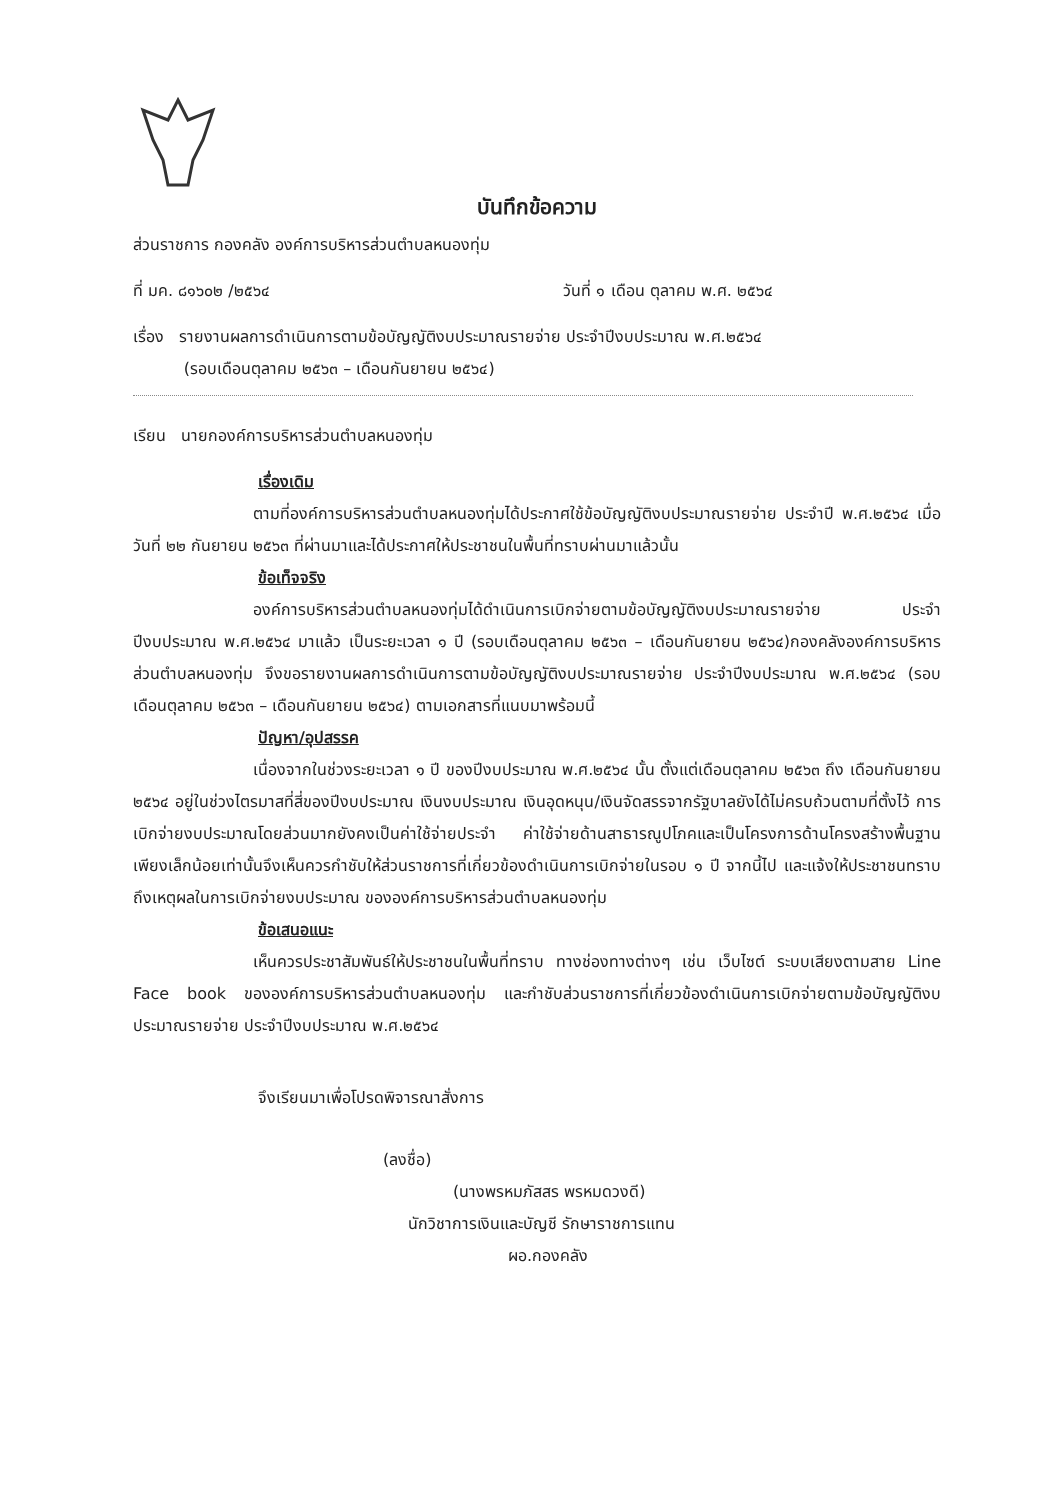บันทึกข้อความ
ส่วนราชการ กองคลัง องค์การบริหารส่วนตำบลหนองทุ่ม
ที่ มค. ๘๑๖๐๒ /๒๕๖๔ วันที่ ๑ เดือน ตุลาคม พ.ศ. ๒๕๖๔
เรื่อง รายงานผลการดำเนินการตามข้อบัญญัติงบประมาณรายจ่าย ประจำปีงบประมาณ พ.ศ.๒๕๖๔
(รอบเดือนตุลาคม ๒๕๖๓ – เดือนกันยายน ๒๕๖๔)
เรียน นายกองค์การบริหารส่วนตำบลหนองทุ่ม
เรื่องเดิม
ตามที่องค์การบริหารส่วนตำบลหนองทุ่มได้ประกาศใช้ข้อบัญญัติงบประมาณรายจ่าย ประจำปี พ.ศ.๒๕๖๔ เมื่อวันที่ ๒๒ กันยายน ๒๕๖๓ ที่ผ่านมาและได้ประกาศให้ประชาชนในพื้นที่ทราบผ่านมาแล้วนั้น
ข้อเท็จจริง
องค์การบริหารส่วนตำบลหนองทุ่มได้ดำเนินการเบิกจ่ายตามข้อบัญญัติงบประมาณรายจ่าย ประจำปีงบประมาณ พ.ศ.๒๕๖๔ มาแล้ว เป็นระยะเวลา ๑ ปี (รอบเดือนตุลาคม ๒๕๖๓ – เดือนกันยายน ๒๕๖๔)กองคลังองค์การบริหารส่วนตำบลหนองทุ่ม จึงขอรายงานผลการดำเนินการตามข้อบัญญัติงบประมาณรายจ่าย ประจำปีงบประมาณ พ.ศ.๒๕๖๔ (รอบเดือนตุลาคม ๒๕๖๓ – เดือนกันยายน ๒๕๖๔) ตามเอกสารที่แนบมาพร้อมนี้
ปัญหา/อุปสรรค
เนื่องจากในช่วงระยะเวลา ๑ ปี ของปีงบประมาณ พ.ศ.๒๕๖๔ นั้น ตั้งแต่เดือนตุลาคม ๒๕๖๓ ถึง เดือนกันยายน ๒๕๖๔ อยู่ในช่วงไตรมาสที่สี่ของปีงบประมาณ เงินงบประมาณ เงินอุดหนุน/เงินจัดสรรจากรัฐบาลยังได้ไม่ครบถ้วนตามที่ตั้งไว้ การเบิกจ่ายงบประมาณโดยส่วนมากยังคงเป็นค่าใช้จ่ายประจำ ค่าใช้จ่ายด้านสาธารณูปโภคและเป็นโครงการด้านโครงสร้างพื้นฐานเพียงเล็กน้อยเท่านั้นจึงเห็นควรกำชับให้ส่วนราชการที่เกี่ยวข้องดำเนินการเบิกจ่ายในรอบ ๑ ปี จากนี้ไป และแจ้งให้ประชาชนทราบถึงเหตุผลในการเบิกจ่ายงบประมาณ ขององค์การบริหารส่วนตำบลหนองทุ่ม
ข้อเสนอแนะ
เห็นควรประชาสัมพันธ์ให้ประชาชนในพื้นที่ทราบ ทางช่องทางต่างๆ เช่น เว็บไซต์ ระบบเสียงตามสาย Line Face book ขององค์การบริหารส่วนตำบลหนองทุ่ม และกำชับส่วนราชการที่เกี่ยวข้องดำเนินการเบิกจ่ายตามข้อบัญญัติงบประมาณรายจ่าย ประจำปีงบประมาณ พ.ศ.๒๕๖๔
จึงเรียนมาเพื่อโปรดพิจารณาสั่งการ
(ลงชื่อ)
(นางพรหมภัสสร พรหมดวงดี)
นักวิชาการเงินและบัญชี รักษาราชการแทน
ผอ.กองคลัง